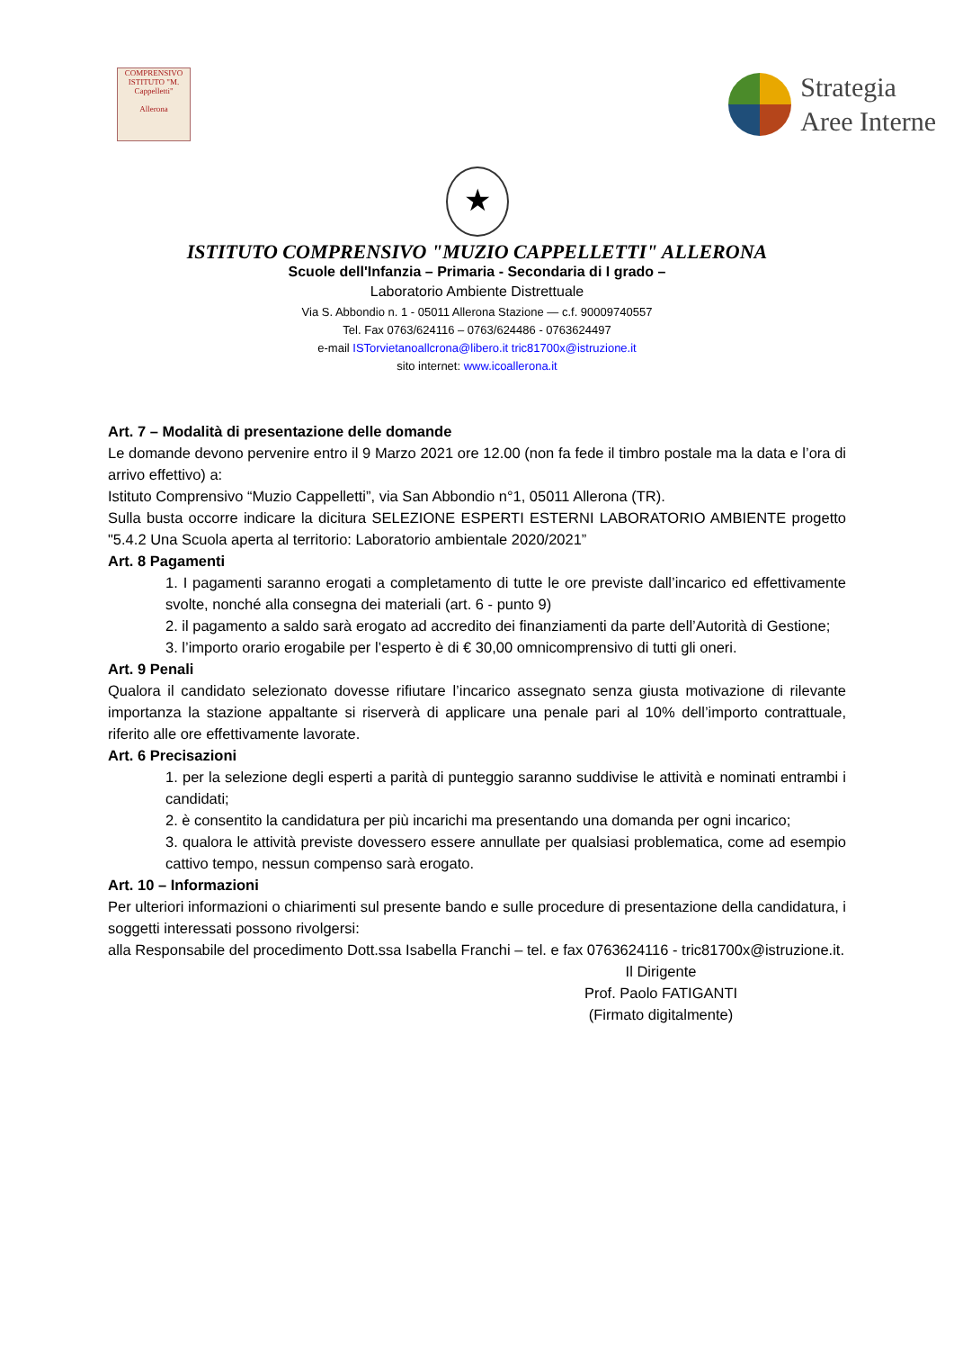COMPRENSIVO
ISTITUTO "M. Cappelletti"
Allerona
Strategia
Aree Interne
★
ISTITUTO COMPRENSIVO "MUZIO CAPPELLETTI" ALLERONA
Scuole dell'Infanzia – Primaria - Secondaria di I grado –
Laboratorio Ambiente Distrettuale
Via S. Abbondio n. 1 - 05011 Allerona Stazione — c.f. 90009740557
Tel. Fax 0763/624116 – 0763/624486 - 0763624497
e-mail ISTorvietanoallcrona@libero.it tric81700x@istruzione.it
sito internet: www.icoallerona.it
Art. 7 – Modalità di presentazione delle domande
Le domande devono pervenire entro il 9 Marzo 2021 ore 12.00 (non fa fede il timbro postale ma la data e l’ora di arrivo effettivo) a:
Istituto Comprensivo “Muzio Cappelletti”, via San Abbondio n°1, 05011 Allerona (TR).
Sulla busta occorre indicare la dicitura SELEZIONE ESPERTI ESTERNI LABORATORIO AMBIENTE progetto "5.4.2 Una Scuola aperta al territorio: Laboratorio ambientale 2020/2021”
Art. 8 Pagamenti
1. I pagamenti saranno erogati a completamento di tutte le ore previste dall’incarico ed effettivamente svolte, nonché alla consegna dei materiali (art. 6 - punto 9)
2. il pagamento a saldo sarà erogato ad accredito dei finanziamenti da parte dell’Autorità di Gestione;
3. l’importo orario erogabile per l’esperto è di € 30,00 omnicomprensivo di tutti gli oneri.
Art. 9 Penali
Qualora il candidato selezionato dovesse rifiutare l’incarico assegnato senza giusta motivazione di rilevante importanza la stazione appaltante si riserverà di applicare una penale pari al 10% dell’importo contrattuale, riferito alle ore effettivamente lavorate.
Art. 6 Precisazioni
1. per la selezione degli esperti a parità di punteggio saranno suddivise le attività e nominati entrambi i candidati;
2. è consentito la candidatura per più incarichi ma presentando una domanda per ogni incarico;
3. qualora le attività previste dovessero essere annullate per qualsiasi problematica, come ad esempio cattivo tempo, nessun compenso sarà erogato.
Art. 10 – Informazioni
Per ulteriori informazioni o chiarimenti sul presente bando e sulle procedure di presentazione della candidatura, i soggetti interessati possono rivolgersi:
alla Responsabile del procedimento Dott.ssa Isabella Franchi – tel. e fax 0763624116 - tric81700x@istruzione.it.
Il Dirigente
Prof. Paolo FATIGANTI
(Firmato digitalmente)